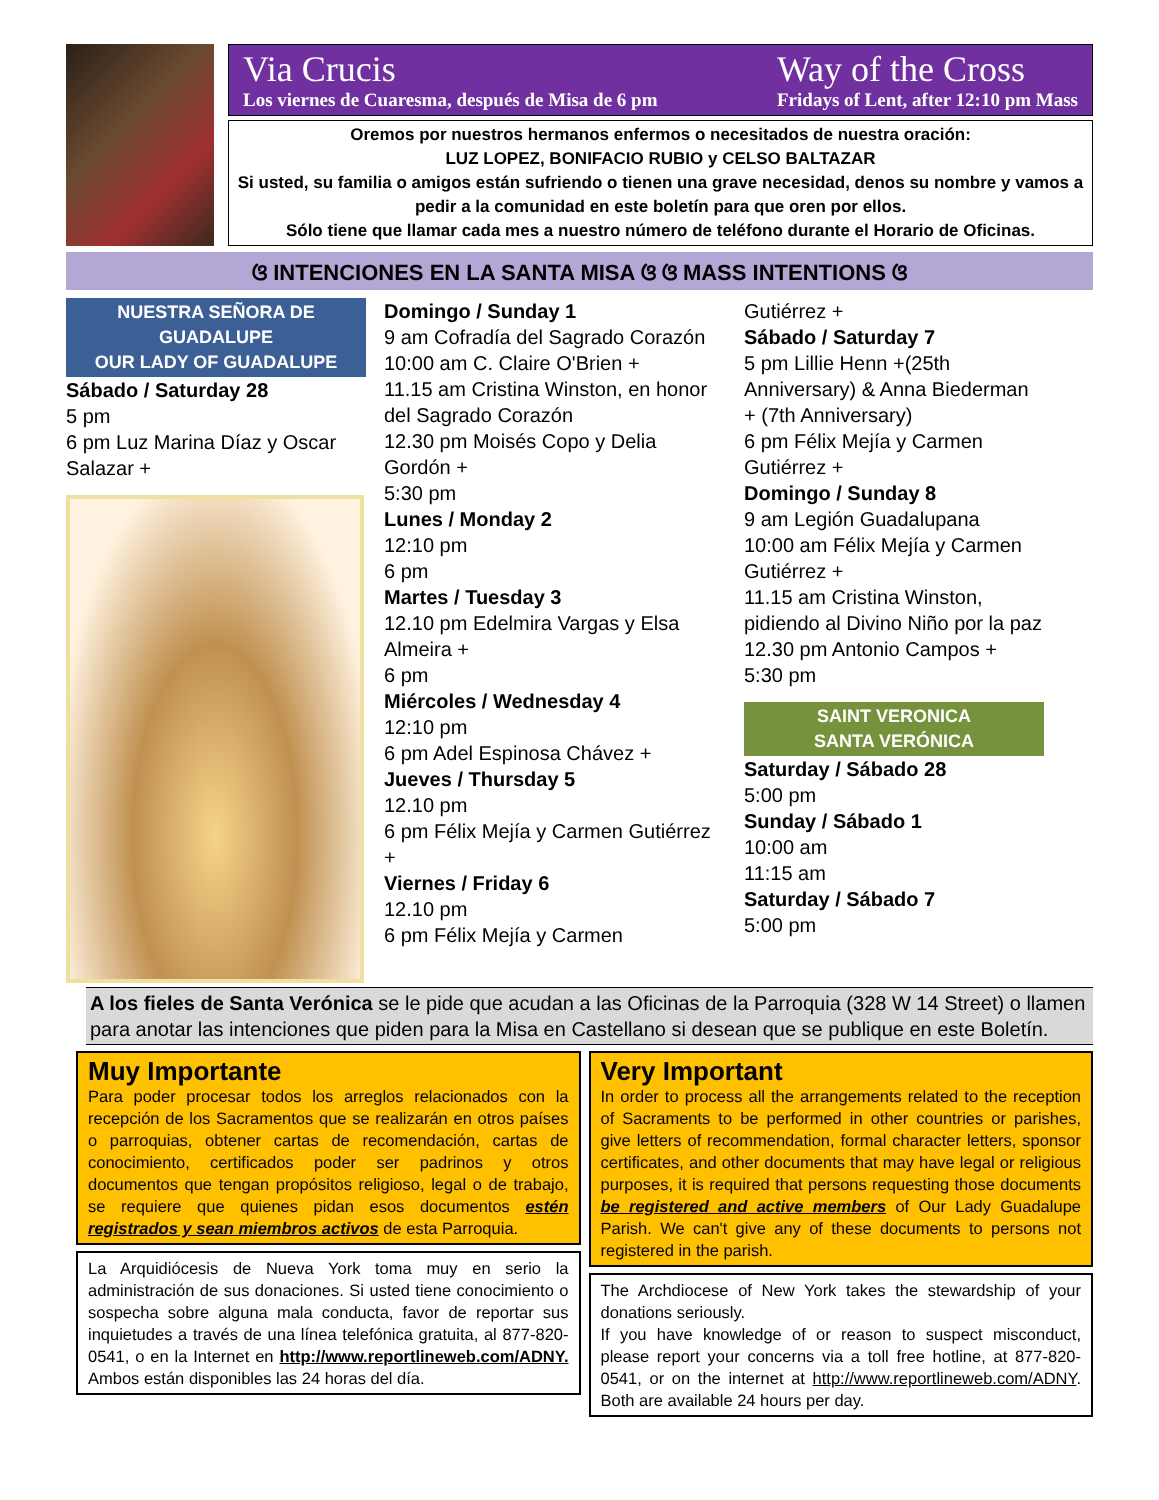Via Crucis
Los viernes de Cuaresma, después de Misa de 6 pm
Way of the Cross
Fridays of Lent, after 12:10 pm Mass
Oremos por nuestros hermanos enfermos o necesitados de nuestra oración:
LUZ LOPEZ, BONIFACIO RUBIO y CELSO BALTAZAR
Si usted, su familia o amigos están sufriendo o tienen una grave necesidad, denos su nombre y vamos a pedir a la comunidad en este boletín para que oren por ellos.
Sólo tiene que llamar cada mes a nuestro número de teléfono durante el Horario de Oficinas.
ଓ INTENCIONES EN LA SANTA MISA ଓ ଓ MASS INTENTIONS ଓ
NUESTRA SEÑORA DE GUADALUPE
OUR LADY OF GUADALUPE
Sábado / Saturday 28
5 pm
6 pm Luz Marina Díaz y Oscar Salazar +
Domingo / Sunday 1
9 am Cofradía del Sagrado Corazón
10:00 am C. Claire O'Brien +
11.15 am Cristina Winston, en honor del Sagrado Corazón
12.30 pm Moisés Copo y Delia Gordón +
5:30 pm
Lunes / Monday 2
12:10 pm
6 pm
Martes / Tuesday 3
12.10 pm Edelmira Vargas y Elsa Almeira +
6 pm
Miércoles / Wednesday 4
12:10 pm
6 pm Adel Espinosa Chávez +
Jueves / Thursday 5
12.10 pm
6 pm Félix Mejía y Carmen Gutiérrez +
Viernes / Friday 6
12.10 pm
6 pm Félix Mejía y Carmen
Gutiérrez +
Sábado / Saturday 7
5 pm Lillie Henn +(25th Anniversary) & Anna Biederman + (7th Anniversary)
6 pm Félix Mejía y Carmen Gutiérrez +
Domingo / Sunday 8
9 am Legión Guadalupana
10:00 am Félix Mejía y Carmen Gutiérrez +
11.15 am Cristina Winston, pidiendo al Divino Niño por la paz
12.30 pm Antonio Campos +
5:30 pm
SAINT VERONICA
SANTA VERÓNICA
Saturday / Sábado 28
5:00 pm
Sunday / Sábado 1
10:00 am
11:15 am
Saturday / Sábado 7
5:00 pm
A los fieles de Santa Verónica se le pide que acudan a las Oficinas de la Parroquia (328 W 14 Street) o llamen para anotar las intenciones que piden para la Misa en Castellano si desean que se publique en este Boletín.
Muy Importante
Para poder procesar todos los arreglos relacionados con la recepción de los Sacramentos que se realizarán en otros países o parroquias, obtener cartas de recomendación, cartas de conocimiento, certificados poder ser padrinos y otros documentos que tengan propósitos religioso, legal o de trabajo, se requiere que quienes pidan esos documentos estén registrados y sean miembros activos de esta Parroquia.
La Arquidiócesis de Nueva York toma muy en serio la administración de sus donaciones. Si usted tiene conocimiento o sospecha sobre alguna mala conducta, favor de reportar sus inquietudes a través de una línea telefónica gratuita, al 877-820-0541, o en la Internet en http://www.reportlineweb.com/ADNY. Ambos están disponibles las 24 horas del día.
Very Important
In order to process all the arrangements related to the reception of Sacraments to be performed in other countries or parishes, give letters of recommendation, formal character letters, sponsor certificates, and other documents that may have legal or religious purposes, it is required that persons requesting those documents be registered and active members of Our Lady Guadalupe Parish. We can't give any of these documents to persons not registered in the parish.
The Archdiocese of New York takes the stewardship of your donations seriously.
If you have knowledge of or reason to suspect misconduct, please report your concerns via a toll free hotline, at 877-820-0541, or on the internet at http://www.reportlineweb.com/ADNY. Both are available 24 hours per day.